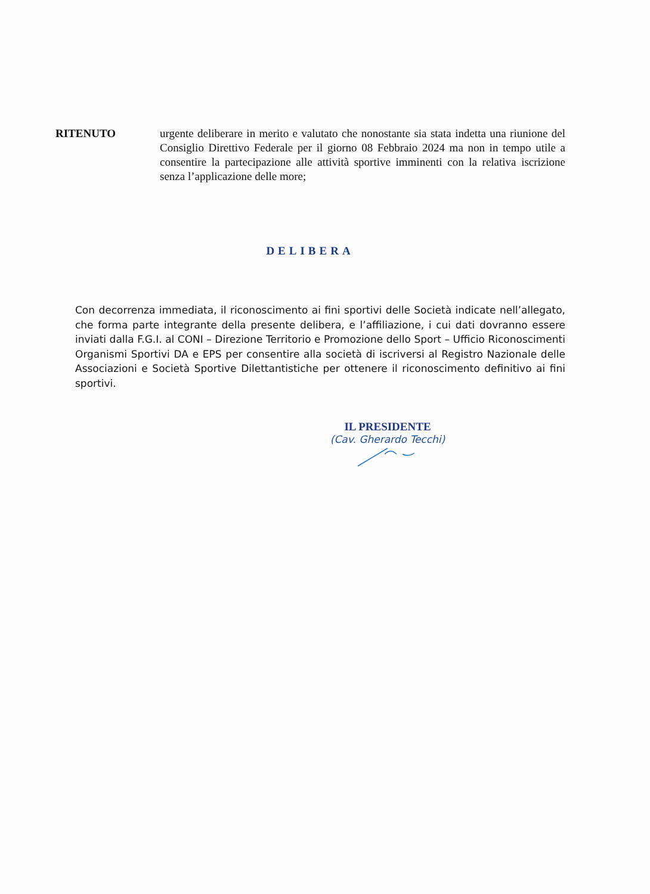RITENUTO urgente deliberare in merito e valutato che nonostante sia stata indetta una riunione del Consiglio Direttivo Federale per il giorno 08 Febbraio 2024 ma non in tempo utile a consentire la partecipazione alle attività sportive imminenti con la relativa iscrizione senza l’applicazione delle more;
DELIBERA
Con decorrenza immediata, il riconoscimento ai fini sportivi delle Società indicate nell’allegato, che forma parte integrante della presente delibera, e l’affiliazione, i cui dati dovranno essere inviati dalla F.G.I. al CONI – Direzione Territorio e Promozione dello Sport – Ufficio Riconoscimenti Organismi Sportivi DA e EPS per consentire alla società di iscriversi al Registro Nazionale delle Associazioni e Società Sportive Dilettantistiche per ottenere il riconoscimento definitivo ai fini sportivi.
IL PRESIDENTE
(Cav. Gherardo Tecchi)